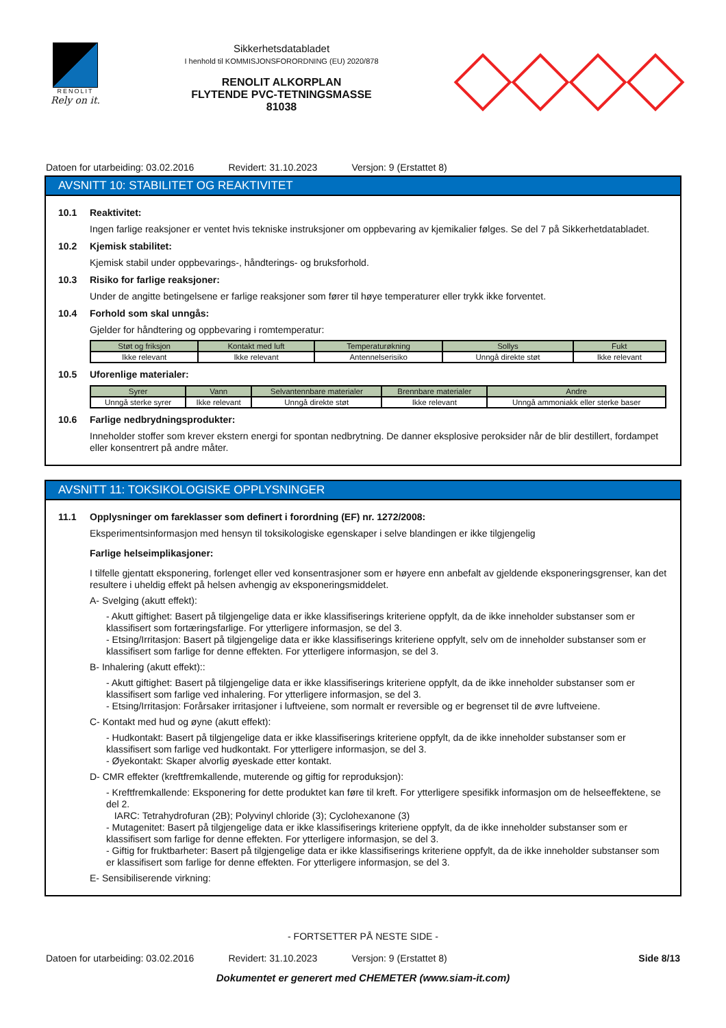RENOLIT
Rely on it.
Sikkerhetsdatabladet
I henhold til KOMMISJONSFORORDNING (EU) 2020/878
RENOLIT ALKORPLAN
FLYTENDE PVC-TETNINGSMASSE
81038
Datoen for utarbeiding: 03.02.2016 Revidert: 31.10.2023 Versjon: 9 (Erstattet 8)
AVSNITT 10: STABILITET OG REAKTIVITET
10.1 Reaktivitet:
Ingen farlige reaksjoner er ventet hvis tekniske instruksjoner om oppbevaring av kjemikalier følges. Se del 7 på Sikkerhetdatabladet.
10.2 Kjemisk stabilitet:
Kjemisk stabil under oppbevarings-, håndterings- og bruksforhold.
10.3 Risiko for farlige reaksjoner:
Under de angitte betingelsene er farlige reaksjoner som fører til høye temperaturer eller trykk ikke forventet.
10.4 Forhold som skal unngås:
Gjelder for håndtering og oppbevaring i romtemperatur:
| Støt og friksjon | Kontakt med luft | Temperaturøkning | Sollys | Fukt |
| --- | --- | --- | --- | --- |
| Ikke relevant | Ikke relevant | Antennelserisiko | Unngå direkte støt | Ikke relevant |
10.5 Uforenlige materialer:
| Syrer | Vann | Selvantennbare materialer | Brennbare materialer | Andre |
| --- | --- | --- | --- | --- |
| Unngå sterke syrer | Ikke relevant | Unngå direkte støt | Ikke relevant | Unngå ammoniakk eller sterke baser |
10.6 Farlige nedbrydningsprodukter:
Inneholder stoffer som krever ekstern energi for spontan nedbrytning. De danner eksplosive peroksider når de blir destillert, fordampet eller konsentrert på andre måter.
AVSNITT 11: TOKSIKOLOGISKE OPPLYSNINGER
11.1 Opplysninger om fareklasser som definert i forordning (EF) nr. 1272/2008:
Eksperimentsinformasjon med hensyn til toksikologiske egenskaper i selve blandingen er ikke tilgjengelig
Farlige helseimplikasjoner:
I tilfelle gjentatt eksponering, forlenget eller ved konsentrasjoner som er høyere enn anbefalt av gjeldende eksponeringsgrenser, kan det resultere i uheldig effekt på helsen avhengig av eksponeringsmiddelet.
A- Svelging (akutt effekt):
- Akutt giftighet: Basert på tilgjengelige data er ikke klassifiserings kriteriene oppfylt, da de ikke inneholder substanser som er klassifisert som fortæringsfarlige. For ytterligere informasjon, se del 3.
- Etsing/Irritasjon: Basert på tilgjengelige data er ikke klassifiserings kriteriene oppfylt, selv om de inneholder substanser som er klassifisert som farlige for denne effekten. For ytterligere informasjon, se del 3.
B- Inhalering (akutt effekt)::
- Akutt giftighet: Basert på tilgjengelige data er ikke klassifiserings kriteriene oppfylt, da de ikke inneholder substanser som er klassifisert som farlige ved inhalering. For ytterligere informasjon, se del 3.
- Etsing/Irritasjon: Forårsaker irritasjoner i luftveiene, som normalt er reversible og er begrenset til de øvre luftveiene.
C- Kontakt med hud og øyne (akutt effekt):
- Hudkontakt: Basert på tilgjengelige data er ikke klassifiserings kriteriene oppfylt, da de ikke inneholder substanser som er klassifisert som farlige ved hudkontakt. For ytterligere informasjon, se del 3.
- Øyekontakt: Skaper alvorlig øyeskade etter kontakt.
D- CMR effekter (kreftfremkallende, muterende og giftig for reproduksjon):
- Kreftfremkallende: Eksponering for dette produktet kan føre til kreft. For ytterligere spesifikk informasjon om de helseeffektene, se del 2.
IARC: Tetrahydrofuran (2B); Polyvinyl chloride (3); Cyclohexanone (3)
- Mutagenitet: Basert på tilgjengelige data er ikke klassifiserings kriteriene oppfylt, da de ikke inneholder substanser som er klassifisert som farlige for denne effekten. For ytterligere informasjon, se del 3.
- Giftig for fruktbarheter: Basert på tilgjengelige data er ikke klassifiserings kriteriene oppfylt, da de ikke inneholder substanser som er klassifisert som farlige for denne effekten. For ytterligere informasjon, se del 3.
E- Sensibiliserende virkning:
- FORTSETTER PÅ NESTE SIDE -
Datoen for utarbeiding: 03.02.2016 Revidert: 31.10.2023 Versjon: 9 (Erstattet 8) Side 8/13
Dokumentet er generert med CHEMETER (www.siam-it.com)